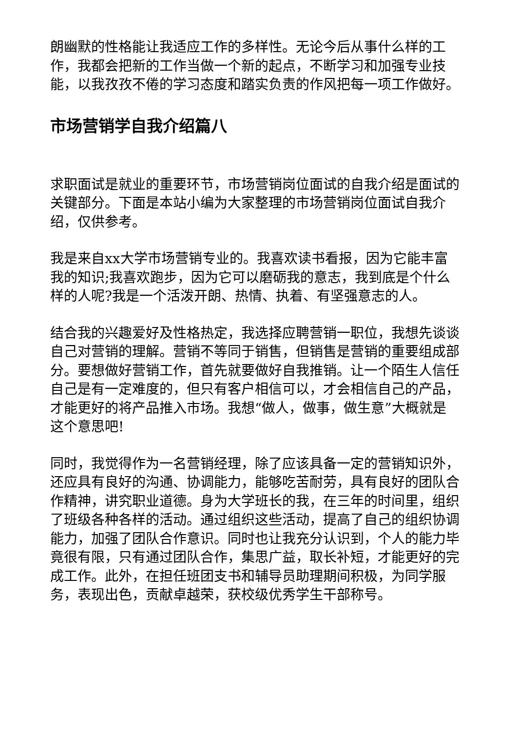朗幽默的性格能让我适应工作的多样性。无论今后从事什么样的工作，我都会把新的工作当做一个新的起点，不断学习和加强专业技能，以我孜孜不倦的学习态度和踏实负责的作风把每一项工作做好。
市场营销学自我介绍篇八
求职面试是就业的重要环节，市场营销岗位面试的自我介绍是面试的关键部分。下面是本站小编为大家整理的市场营销岗位面试自我介绍，仅供参考。
我是来自xx大学市场营销专业的。我喜欢读书看报，因为它能丰富我的知识;我喜欢跑步，因为它可以磨砺我的意志，我到底是个什么样的人呢?我是一个活泼开朗、热情、执着、有坚强意志的人。
结合我的兴趣爱好及性格热定，我选择应聘营销一职位，我想先谈谈自己对营销的理解。营销不等同于销售，但销售是营销的重要组成部分。要想做好营销工作，首先就要做好自我推销。让一个陌生人信任自己是有一定难度的，但只有客户相信可以，才会相信自己的产品，才能更好的将产品推入市场。我想“做人，做事，做生意”大概就是这个意思吧!
同时，我觉得作为一名营销经理，除了应该具备一定的营销知识外，还应具有良好的沟通、协调能力，能够吃苦耐劳，具有良好的团队合作精神，讲究职业道德。身为大学班长的我，在三年的时间里，组织了班级各种各样的活动。通过组织这些活动，提高了自己的组织协调能力，加强了团队合作意识。同时也让我充分认识到，个人的能力毕竟很有限，只有通过团队合作，集思广益，取长补短，才能更好的完成工作。此外，在担任班团支书和辅导员助理期间积极，为同学服务，表现出色，贡献卓越荣，获校级优秀学生干部称号。